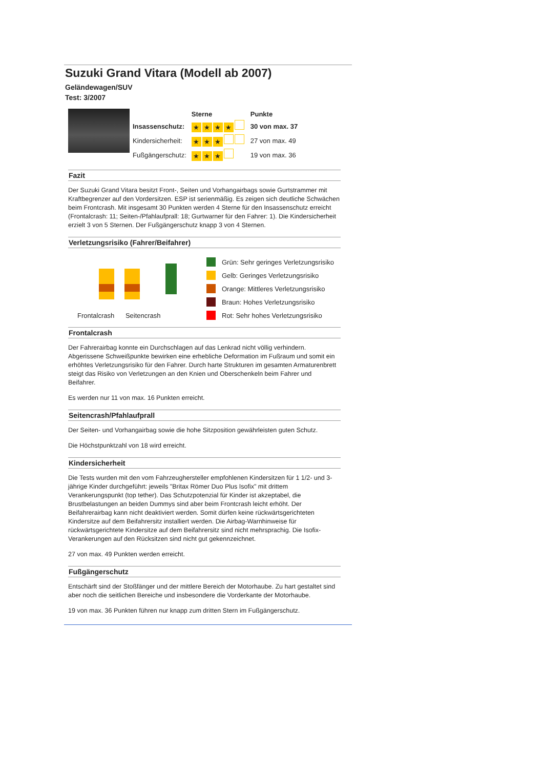Suzuki Grand Vitara (Modell ab 2007)
Geländewagen/SUV
Test: 3/2007
| | Sterne | Punkte |
| Insassenschutz: | ★ ★ ★ ★ | 30 von max. 37 |
| Kindersicherheit: | ★ ★ ★ | 27 von max. 49 |
| Fußgängerschutz: | ★ ★ ★ | 19 von max. 36 |
Fazit
Der Suzuki Grand Vitara besitzt Front-, Seiten und Vorhangairbags sowie Gurtstrammer mit Kraftbegrenzer auf den Vordersitzen. ESP ist serienmäßig. Es zeigen sich deutliche Schwächen beim Frontcrash. Mit insgesamt 30 Punkten werden 4 Sterne für den Insassenschutz erreicht (Frontalcrash: 11; Seiten-/Pfahlaufprall: 18; Gurtwarner für den Fahrer: 1). Die Kindersicherheit erzielt 3 von 5 Sternen. Der Fußgängerschutz knapp 3 von 4 Sternen.
Verletzungsrisiko (Fahrer/Beifahrer)
Frontalcrash Seitencrash
Grün: Sehr geringes Verletzungsrisiko
Gelb: Geringes Verletzungsrisiko
Orange: Mittleres Verletzungsrisiko
Braun: Hohes Verletzungsrisiko
Rot: Sehr hohes Verletzungsrisiko
Frontalcrash
Der Fahrerairbag konnte ein Durchschlagen auf das Lenkrad nicht völlig verhindern. Abgerissene Schweißpunkte bewirken eine erhebliche Deformation im Fußraum und somit ein erhöhtes Verletzungsrisiko für den Fahrer. Durch harte Strukturen im gesamten Armaturenbrett steigt das Risiko von Verletzungen an den Knien und Oberschenkeln beim Fahrer und Beifahrer.
Es werden nur 11 von max. 16 Punkten erreicht.
Seitencrash/Pfahlaufprall
Der Seiten- und Vorhangairbag sowie die hohe Sitzposition gewährleisten guten Schutz.
Die Höchstpunktzahl von 18 wird erreicht.
Kindersicherheit
Die Tests wurden mit den vom Fahrzeughersteller empfohlenen Kindersitzen für 1 1/2- und 3-jährige Kinder durchgeführt: jeweils "Britax Römer Duo Plus Isofix" mit drittem Verankerungspunkt (top tether). Das Schutzpotenzial für Kinder ist akzeptabel, die Brustbelastungen an beiden Dummys sind aber beim Frontcrash leicht erhöht. Der Beifahrerairbag kann nicht deaktiviert werden. Somit dürfen keine rückwärtsgerichteten Kindersitze auf dem Beifahrersitz installiert werden. Die Airbag-Warnhinweise für rückwärtsgerichtete Kindersitze auf dem Beifahrersitz sind nicht mehrsprachig. Die Isofix-Verankerungen auf den Rücksitzen sind nicht gut gekennzeichnet.
27 von max. 49 Punkten werden erreicht.
Fußgängerschutz
Entschärft sind der Stoßfänger und der mittlere Bereich der Motorhaube. Zu hart gestaltet sind aber noch die seitlichen Bereiche und insbesondere die Vorderkante der Motorhaube.
19 von max. 36 Punkten führen nur knapp zum dritten Stern im Fußgängerschutz.